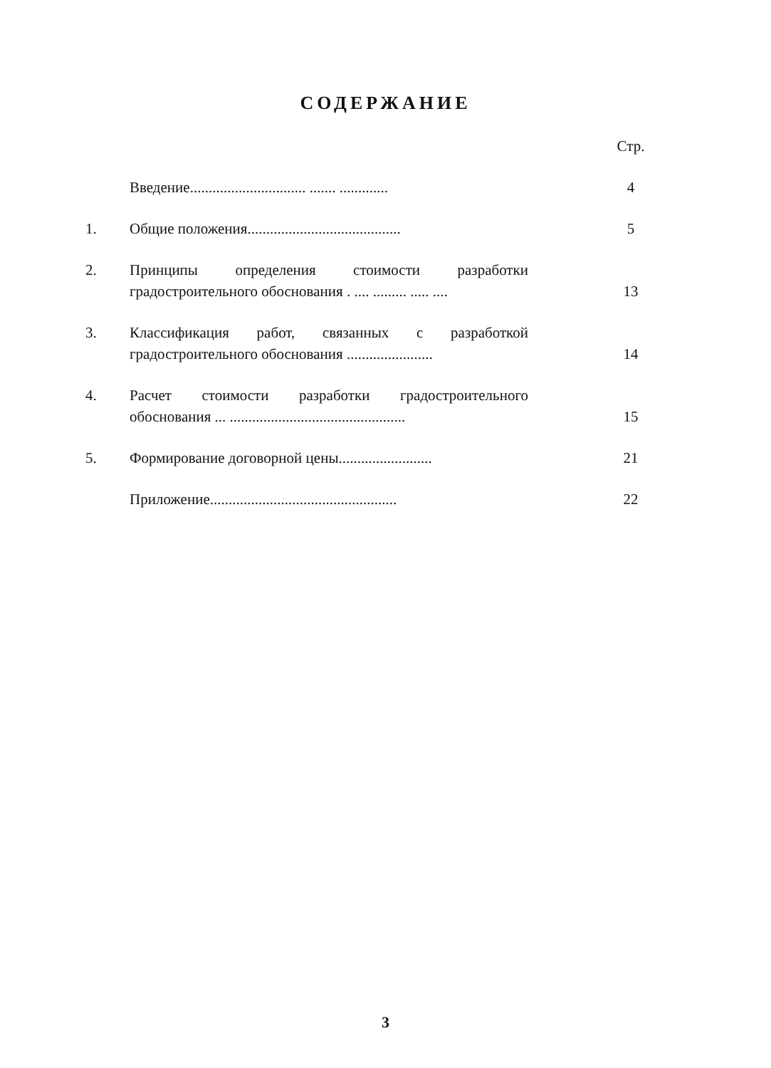СОДЕРЖАНИЕ
| | | Стр. |
| | Введение............................... ....... ............. | 4 |
| 1. | Общие положения......................................... | 5 |
| 2. | Принципы определения стоимости разработки градостроительного обоснования . .... ......... ..... .... | 13 |
| 3. | Классификация работ, связанных с разработкой градостроительного обоснования ....................... | 14 |
| 4. | Расчет стоимости разработки градостроительного обоснования ... ............................................... | 15 |
| 5. | Формирование договорной цены......................... | 21 |
| | Приложение.................................................. | 22 |
3